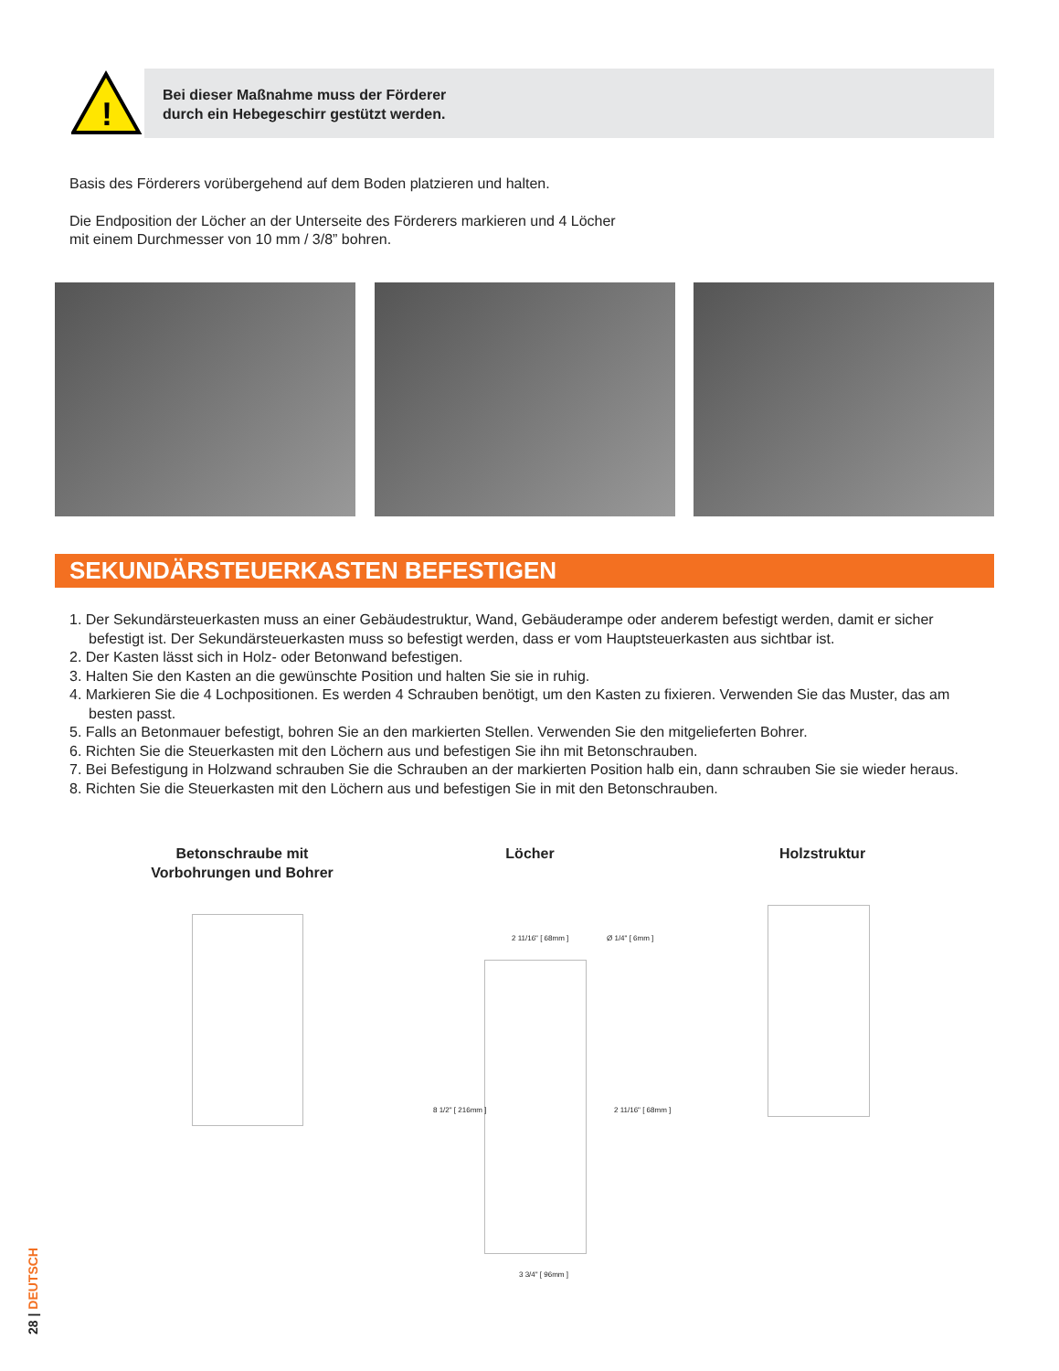!
Bei dieser Maßnahme muss der Förderer
durch ein Hebegeschirr gestützt werden.
Basis des Förderers vorübergehend auf dem Boden platzieren und halten.
Die Endposition der Löcher an der Unterseite des Förderers markieren und 4 Löcher
mit einem Durchmesser von 10 mm / 3/8” bohren.
SEKUNDÄRSTEUERKASTEN BEFESTIGEN
1. Der Sekundärsteuerkasten muss an einer Gebäudestruktur, Wand, Gebäuderampe oder anderem befestigt werden, damit er sicher befestigt ist. Der Sekundärsteuerkasten muss so befestigt werden, dass er vom Hauptsteuerkasten aus sichtbar ist.
2. Der Kasten lässt sich in Holz- oder Betonwand befestigen.
3. Halten Sie den Kasten an die gewünschte Position und halten Sie sie in ruhig.
4. Markieren Sie die 4 Lochpositionen. Es werden 4 Schrauben benötigt, um den Kasten zu fixieren. Verwenden Sie das Muster, das am besten passt.
5. Falls an Betonmauer befestigt, bohren Sie an den markierten Stellen. Verwenden Sie den mitgelieferten Bohrer.
6. Richten Sie die Steuerkasten mit den Löchern aus und befestigen Sie ihn mit Betonschrauben.
7. Bei Befestigung in Holzwand schrauben Sie die Schrauben an der markierten Position halb ein, dann schrauben Sie sie wieder heraus.
8. Richten Sie die Steuerkasten mit den Löchern aus und befestigen Sie in mit den Betonschrauben.
Betonschraube mit Vorbohrungen und Bohrer
Löcher Holzstruktur
2 11/16" [ 68mm ] Ø 1/4" [ 6mm ]
3 3/4" [ 96mm ]
8 1/2" [ 216mm ] 2 11/16" [ 68mm ]
28 | DEUTSCH